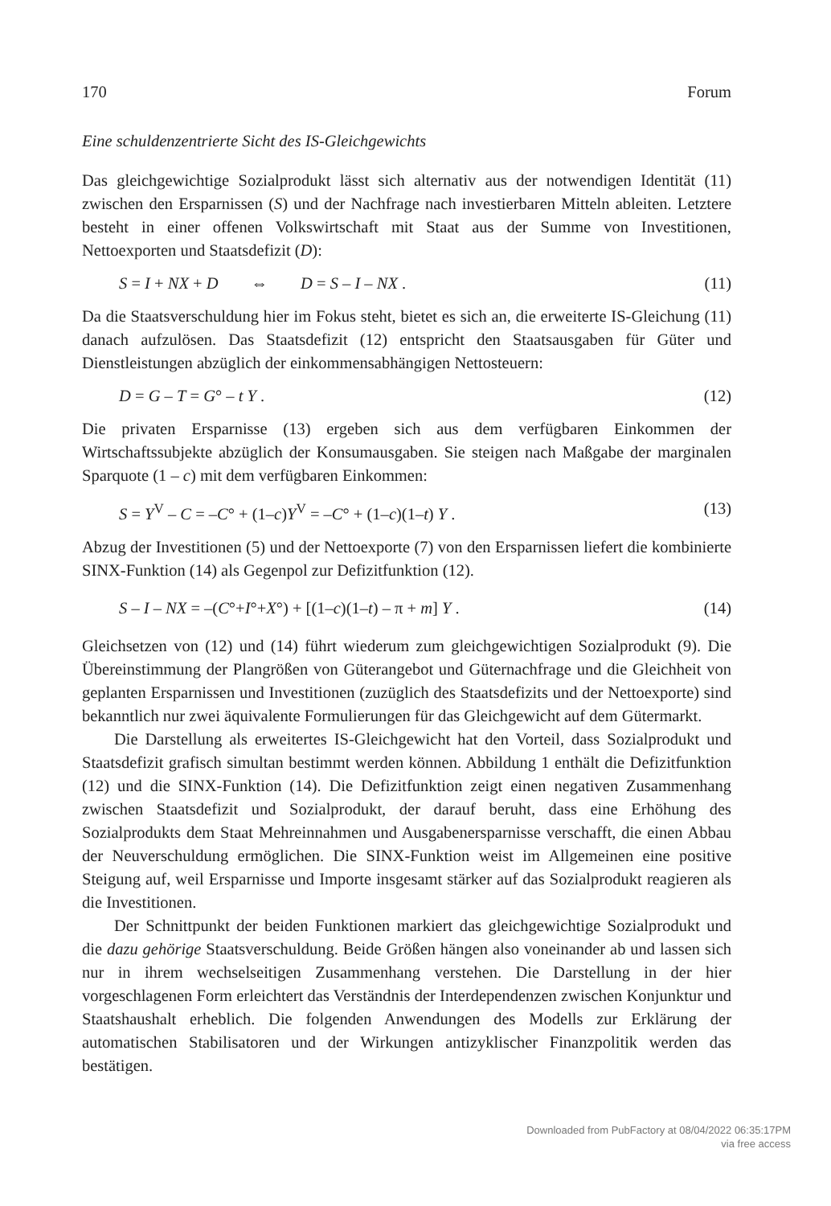170 Forum
Eine schuldenzentrierte Sicht des IS-Gleichgewichts
Das gleichgewichtige Sozialprodukt lässt sich alternativ aus der notwendigen Identität (11) zwischen den Ersparnissen (S) und der Nachfrage nach investierbaren Mitteln ableiten. Letztere besteht in einer offenen Volkswirtschaft mit Staat aus der Summe von Investitionen, Nettoexporten und Staatsdefizit (D):
S = I + NX + D ⇔ D = S – I – NX . (11)
Da die Staatsverschuldung hier im Fokus steht, bietet es sich an, die erweiterte IS-Gleichung (11) danach aufzulösen. Das Staatsdefizit (12) entspricht den Staatsausgaben für Güter und Dienstleistungen abzüglich der einkommensabhängigen Nettosteuern:
D = G – T = G° – t Y . (12)
Die privaten Ersparnisse (13) ergeben sich aus dem verfügbaren Einkommen der Wirtschaftssubjekte abzüglich der Konsumausgaben. Sie steigen nach Maßgabe der marginalen Sparquote (1 – c) mit dem verfügbaren Einkommen:
S = Y<sup>V</sup> – C = –C° + (1–c)Y<sup>V</sup> = –C° + (1–c)(1–t) Y . (13)
Abzug der Investitionen (5) und der Nettoexporte (7) von den Ersparnissen liefert die kombinierte SINX-Funktion (14) als Gegenpol zur Defizitfunktion (12).
S – I – NX = –(C°+I°+X°) + [(1–c)(1–t) – π + m] Y . (14)
Gleichsetzen von (12) und (14) führt wiederum zum gleichgewichtigen Sozialprodukt (9). Die Übereinstimmung der Plangrößen von Güterangebot und Güternachfrage und die Gleichheit von geplanten Ersparnissen und Investitionen (zuzüglich des Staatsdefizits und der Nettoexporte) sind bekanntlich nur zwei äquivalente Formulierungen für das Gleichgewicht auf dem Gütermarkt.
Die Darstellung als erweitertes IS-Gleichgewicht hat den Vorteil, dass Sozialprodukt und Staatsdefizit grafisch simultan bestimmt werden können. Abbildung 1 enthält die Defizitfunktion (12) und die SINX-Funktion (14). Die Defizitfunktion zeigt einen negativen Zusammenhang zwischen Staatsdefizit und Sozialprodukt, der darauf beruht, dass eine Erhöhung des Sozialprodukts dem Staat Mehreinnahmen und Ausgabenersparnisse verschafft, die einen Abbau der Neuverschuldung ermöglichen. Die SINX-Funktion weist im Allgemeinen eine positive Steigung auf, weil Ersparnisse und Importe insgesamt stärker auf das Sozialprodukt reagieren als die Investitionen.
Der Schnittpunkt der beiden Funktionen markiert das gleichgewichtige Sozialprodukt und die dazu gehörige Staatsverschuldung. Beide Größen hängen also voneinander ab und lassen sich nur in ihrem wechselseitigen Zusammenhang verstehen. Die Darstellung in der hier vorgeschlagenen Form erleichtert das Verständnis der Interdependenzen zwischen Konjunktur und Staatshaushalt erheblich. Die folgenden Anwendungen des Modells zur Erklärung der automatischen Stabilisatoren und der Wirkungen antizyklischer Finanzpolitik werden das bestätigen.
Downloaded from PubFactory at 08/04/2022 06:35:17PM
via free access